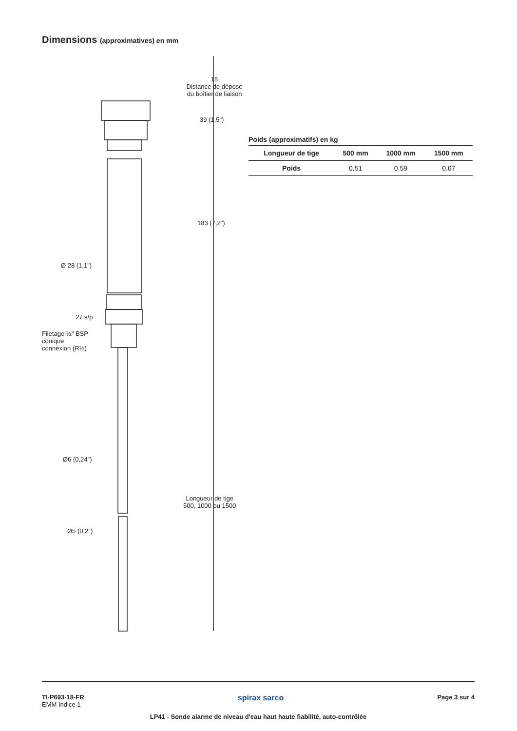Dimensions (approximatives) en mm
15
Distance de dépose
du boîtier de liaison
39 (1,5")
183 (7,2")
Ø 28 (1,1")
27 s/p
Filetage ½" BSP
conique
connexion (R½)
Ø6 (0,24")
Longueur de tige
500, 1000 ou 1500
Ø5 (0,2")
Poids (approximatifs) en kg
| Longueur de tige | 500 mm | 1000 mm | 1500 mm |
| --- | --- | --- | --- |
| Poids | 0,51 | 0,59 | 0,67 |
TI-P693-18-FR
EMM Indice 1
spirax sarco
Page 3 sur 4
LP41 - Sonde alarme de niveau d'eau haut haute fiabilité, auto-contrôlée